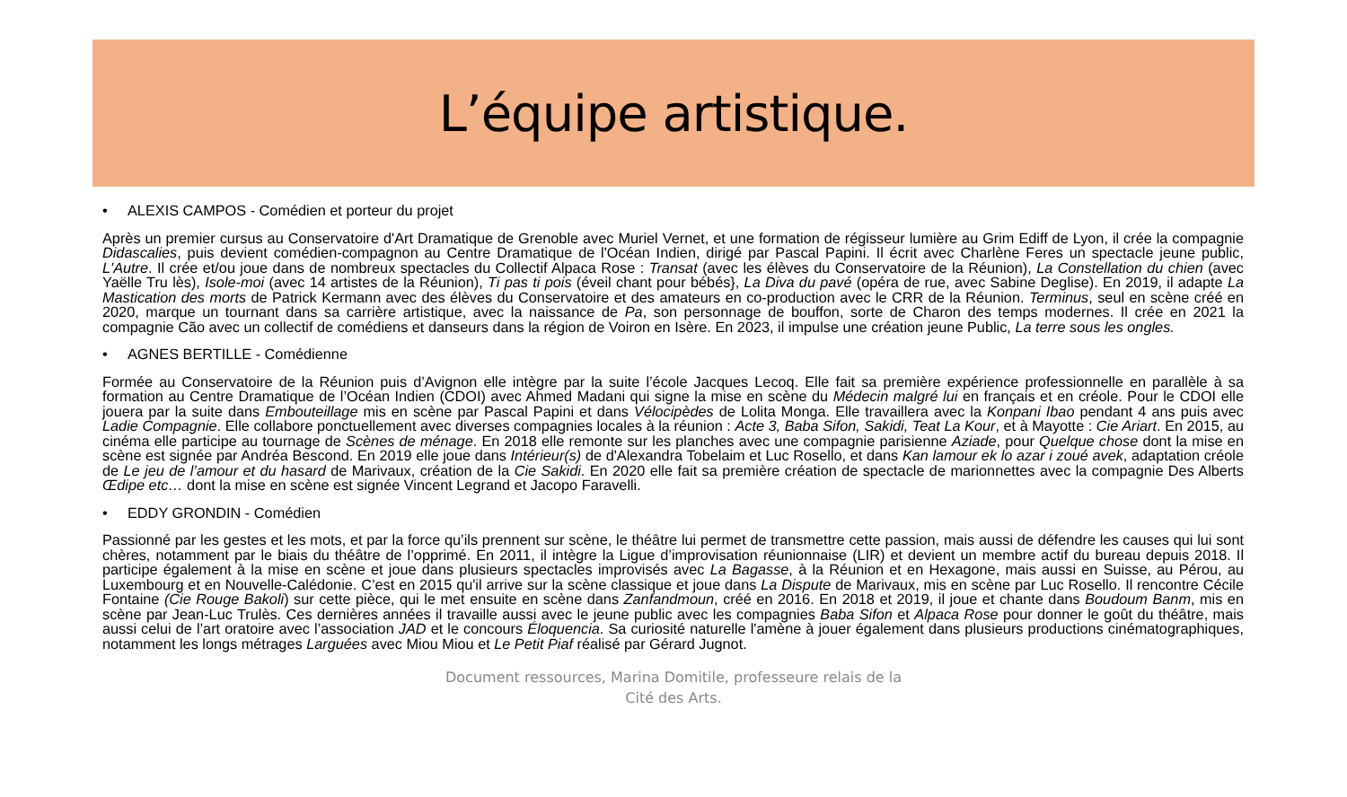L’équipe artistique.
• ALEXIS CAMPOS - Comédien et porteur du projet
Après un premier cursus au Conservatoire d'Art Dramatique de Grenoble avec Muriel Vernet, et une formation de régisseur lumière au Grim Ediff de Lyon, il crée la compagnie Didascalies, puis devient comédien-compagnon au Centre Dramatique de l'Océan Indien, dirigé par Pascal Papini. Il écrit avec Charlène Feres un spectacle jeune public, L'Autre. Il crée et/ou joue dans de nombreux spectacles du Collectif Alpaca Rose : Transat (avec les élèves du Conservatoire de la Réunion), La Constellation du chien (avec Yaëlle Tru lès), Isole-moi (avec 14 artistes de la Réunion), Ti pas ti pois (éveil chant pour bébés}, La Diva du pavé (opéra de rue, avec Sabine Deglise). En 2019, il adapte La Mastication des morts de Patrick Kermann avec des élèves du Conservatoire et des amateurs en co-production avec le CRR de la Réunion. Terminus, seul en scène créé en 2020, marque un tournant dans sa carrière artistique, avec la naissance de Pa, son personnage de bouffon, sorte de Charon des temps modernes. Il crée en 2021 la compagnie Cão avec un collectif de comédiens et danseurs dans la région de Voiron en Isère. En 2023, il impulse une création jeune Public, La terre sous les ongles.
• AGNES BERTILLE - Comédienne
Formée au Conservatoire de la Réunion puis d’Avignon elle intègre par la suite l’école Jacques Lecoq. Elle fait sa première expérience professionnelle en parallèle à sa formation au Centre Dramatique de l’Océan Indien (CDOI) avec Ahmed Madani qui signe la mise en scène du Médecin malgré lui en français et en créole. Pour le CDOI elle jouera par la suite dans Embouteillage mis en scène par Pascal Papini et dans Vélocipèdes de Lolita Monga. Elle travaillera avec la Konpani Ibao pendant 4 ans puis avec Ladie Compagnie. Elle collabore ponctuellement avec diverses compagnies locales à la réunion : Acte 3, Baba Sifon, Sakidi, Teat La Kour, et à Mayotte : Cie Ariart. En 2015, au cinéma elle participe au tournage de Scènes de ménage. En 2018 elle remonte sur les planches avec une compagnie parisienne Aziade, pour Quelque chose dont la mise en scène est signée par Andréa Bescond. En 2019 elle joue dans Intérieur(s) de d'Alexandra Tobelaim et Luc Rosello, et dans Kan lamour ek lo azar i zoué avek, adaptation créole de Le jeu de l’amour et du hasard de Marivaux, création de la Cie Sakidi. En 2020 elle fait sa première création de spectacle de marionnettes avec la compagnie Des Alberts Œdipe etc… dont la mise en scène est signée Vincent Legrand et Jacopo Faravelli.
• EDDY GRONDIN - Comédien
Passionné par les gestes et les mots, et par la force qu’ils prennent sur scène, le théâtre lui permet de transmettre cette passion, mais aussi de défendre les causes qui lui sont chères, notamment par le biais du théâtre de l’opprimé. En 2011, il intègre la Ligue d’improvisation réunionnaise (LIR) et devient un membre actif du bureau depuis 2018. Il participe également à la mise en scène et joue dans plusieurs spectacles improvisés avec La Bagasse, à la Réunion et en Hexagone, mais aussi en Suisse, au Pérou, au Luxembourg et en Nouvelle-Calédonie. C’est en 2015 qu'il arrive sur la scène classique et joue dans La Dispute de Marivaux, mis en scène par Luc Rosello. Il rencontre Cécile Fontaine (Cie Rouge Bakoli) sur cette pièce, qui le met ensuite en scène dans Zanfandmoun, créé en 2016. En 2018 et 2019, il joue et chante dans Boudoum Banm, mis en scène par Jean-Luc Trulès. Ces dernières années il travaille aussi avec le jeune public avec les compagnies Baba Sifon et Alpaca Rose pour donner le goût du théâtre, mais aussi celui de l’art oratoire avec l’association JAD et le concours Éloquencia. Sa curiosité naturelle l'amène à jouer également dans plusieurs productions cinématographiques, notamment les longs métrages Larguées avec Miou Miou et Le Petit Piaf réalisé par Gérard Jugnot.
Document ressources, Marina Domitile, professeure relais de la
Cité des Arts.